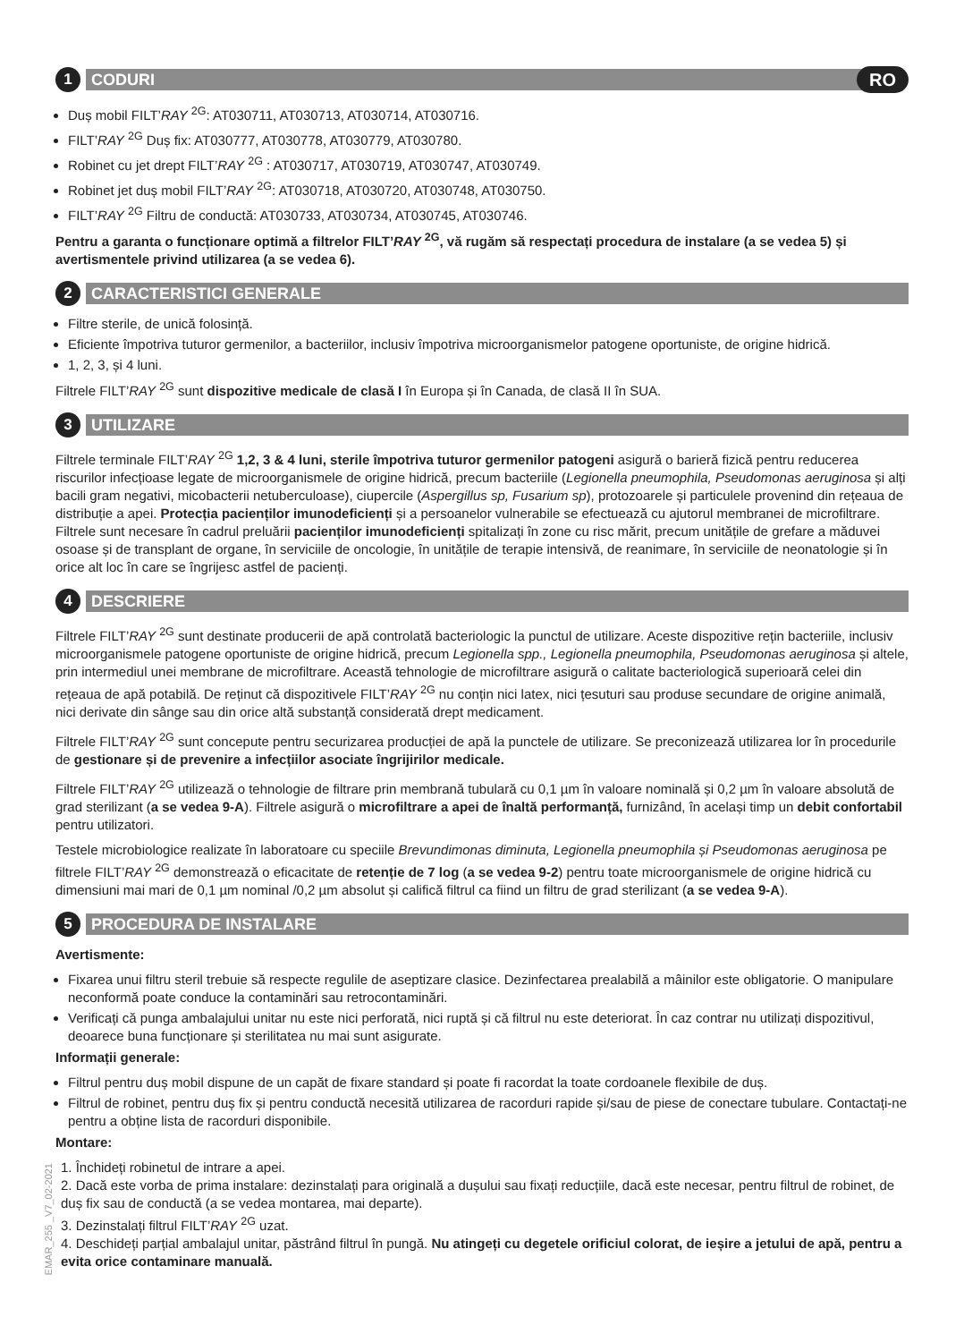1
CODURI
RO
Duș mobil FILT’RAY <sup>2G</sup>: AT030711, AT030713, AT030714, AT030716.
FILT’RAY <sup>2G</sup> Duș fix: AT030777, AT030778, AT030779, AT030780.
Robinet cu jet drept FILT’RAY <sup>2G</sup> : AT030717, AT030719, AT030747, AT030749.
Robinet jet duș mobil FILT’RAY <sup>2G</sup>: AT030718, AT030720, AT030748, AT030750.
FILT’RAY <sup>2G</sup> Filtru de conductă: AT030733, AT030734, AT030745, AT030746.
Pentru a garanta o funcționare optimă a filtrelor FILT’RAY <sup>2G</sup>, vă rugăm să respectați procedura de instalare (a se vedea 5) și avertismentele privind utilizarea (a se vedea 6).
2
CARACTERISTICI GENERALE
Filtre sterile, de unică folosință.
Eficiente împotriva tuturor germenilor, a bacteriilor, inclusiv împotriva microorganismelor patogene oportuniste, de origine hidrică.
1, 2, 3, și 4 luni.
Filtrele FILT’RAY <sup>2G</sup> sunt dispozitive medicale de clasă I în Europa și în Canada, de clasă II în SUA.
3
UTILIZARE
Filtrele terminale FILT’RAY <sup>2G</sup> 1,2, 3 & 4 luni, sterile împotriva tuturor germenilor patogeni asigură o barieră fizică pentru reducerea riscurilor infecțioase legate de microorganismele de origine hidrică, precum bacteriile (Legionella pneumophila, Pseudomonas aeruginosa și alți bacili gram negativi, micobacterii netuberculoase), ciupercile (Aspergillus sp, Fusarium sp), protozoarele și particulele provenind din rețeaua de distribuție a apei. Protecția pacienților imunodeficienți și a persoanelor vulnerabile se efectuează cu ajutorul membranei de microfiltrare. Filtrele sunt necesare în cadrul preluării pacienților imunodeficienți spitalizați în zone cu risc mărit, precum unitățile de grefare a măduvei osoase și de transplant de organe, în serviciile de oncologie, în unitățile de terapie intensivă, de reanimare, în serviciile de neonatologie și în orice alt loc în care se îngrijesc astfel de pacienți.
4
DESCRIERE
Filtrele FILT’RAY <sup>2G</sup> sunt destinate producerii de apă controlată bacteriologic la punctul de utilizare. Aceste dispozitive rețin bacteriile, inclusiv microorganismele patogene oportuniste de origine hidrică, precum Legionella spp., Legionella pneumophila, Pseudomonas aeruginosa și altele, prin intermediul unei membrane de microfiltrare. Această tehnologie de microfiltrare asigură o calitate bacteriologică superioară celei din rețeaua de apă potabilă. De reținut că dispozitivele FILT’RAY <sup>2G</sup> nu conțin nici latex, nici țesuturi sau produse secundare de origine animală, nici derivate din sânge sau din orice altă substanță considerată drept medicament.
Filtrele FILT’RAY <sup>2G</sup> sunt concepute pentru securizarea producției de apă la punctele de utilizare. Se preconizează utilizarea lor în procedurile de gestionare și de prevenire a infecțiilor asociate îngrijirilor medicale.
Filtrele FILT’RAY <sup>2G</sup> utilizează o tehnologie de filtrare prin membrană tubulară cu 0,1 µm în valoare nominală și 0,2 µm în valoare absolută de grad sterilizant (a se vedea 9-A). Filtrele asigură o microfiltrare a apei de înaltă performanță, furnizând, în același timp un debit confortabil pentru utilizatori.
Testele microbiologice realizate în laboratoare cu speciile Brevundimonas diminuta, Legionella pneumophila și Pseudomonas aeruginosa pe filtrele FILT’RAY <sup>2G</sup> demonstrează o eficacitate de retenție de 7 log (a se vedea 9-2) pentru toate microorganismele de origine hidrică cu dimensiuni mai mari de 0,1 µm nominal /0,2 µm absolut și califică filtrul ca fiind un filtru de grad sterilizant (a se vedea 9-A).
5
PROCEDURA DE INSTALARE
Avertismente:
Fixarea unui filtru steril trebuie să respecte regulile de aseptizare clasice. Dezinfectarea prealabilă a mâinilor este obligatorie. O manipulare neconformă poate conduce la contaminări sau retrocontaminări.
Verificați că punga ambalajului unitar nu este nici perforată, nici ruptă și că filtrul nu este deteriorat. În caz contrar nu utilizați dispozitivul, deoarece buna funcționare și sterilitatea nu mai sunt asigurate.
Informații generale:
Filtrul pentru duș mobil dispune de un capăt de fixare standard și poate fi racordat la toate cordoanele flexibile de duș.
Filtrul de robinet, pentru duș fix și pentru conductă necesită utilizarea de racorduri rapide și/sau de piese de conectare tubulare. Contactați-ne pentru a obține lista de racorduri disponibile.
Montare:
1. Închideți robinetul de intrare a apei.
2. Dacă este vorba de prima instalare: dezinstalați para originală a dușului sau fixați reducțiile, dacă este necesar, pentru filtrul de robinet, de duș fix sau de conductă (a se vedea montarea, mai departe).
3. Dezinstalați filtrul FILT’RAY <sup>2G</sup> uzat.
4. Deschideți parțial ambalajul unitar, păstrând filtrul în pungă. Nu atingeți cu degetele orificiul colorat, de ieșire a jetului de apă, pentru a evita orice contaminare manuală.
EMAR_255 _V7_02-2021